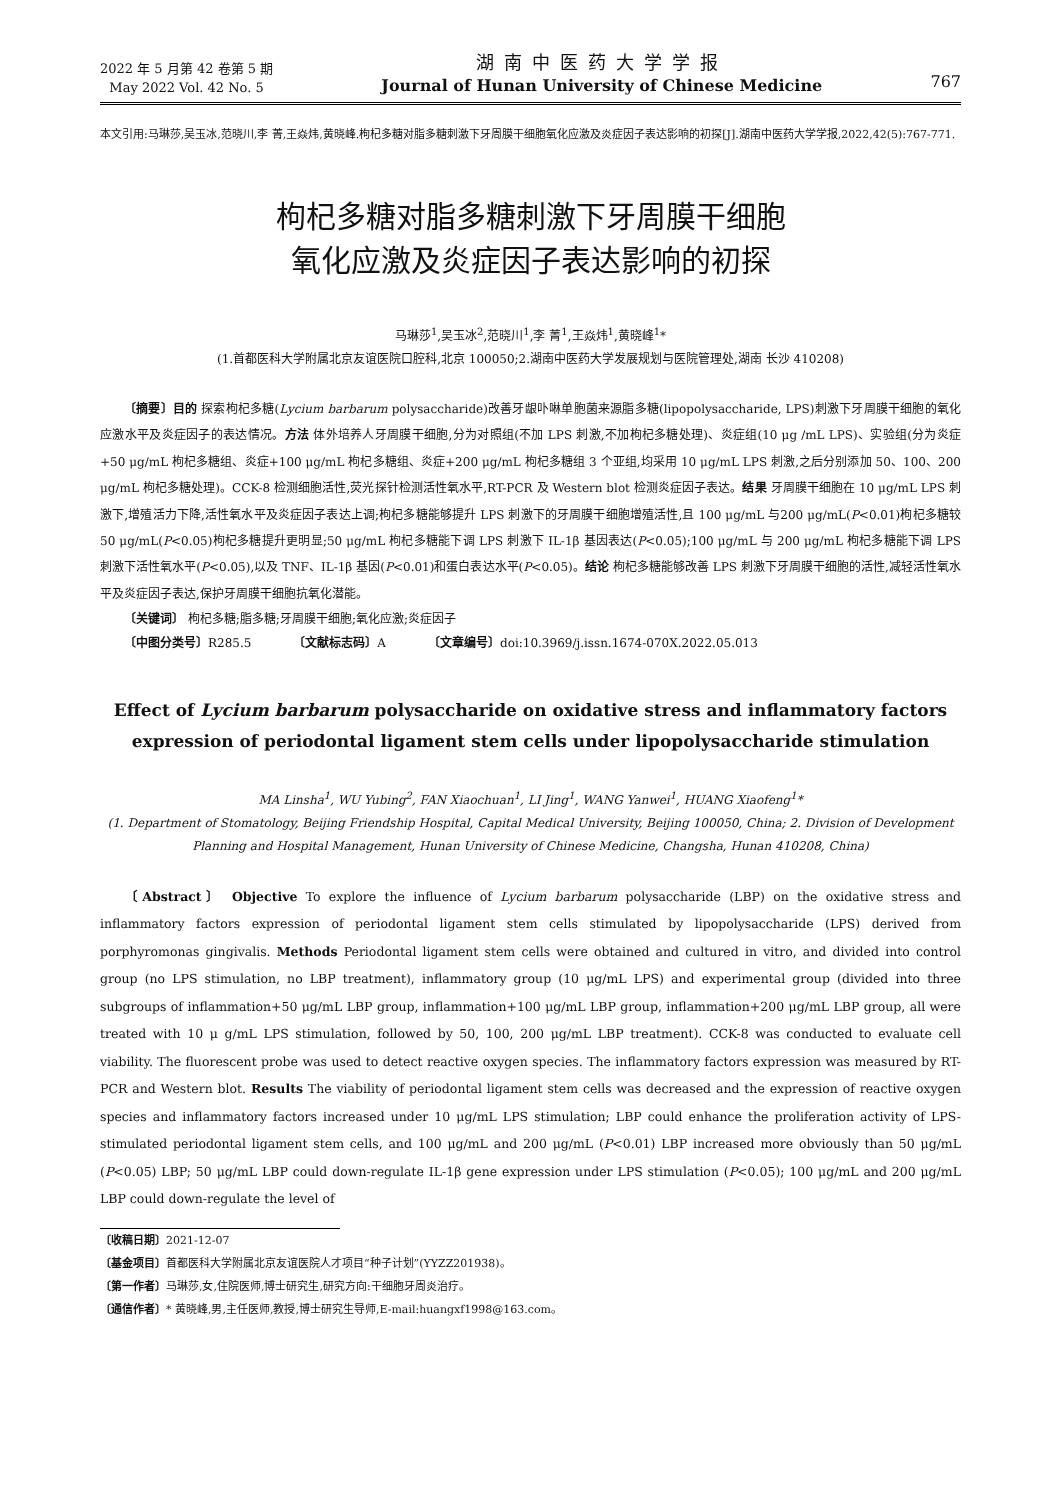2022 年 5 月第 42 卷第 5 期
May 2022 Vol. 42 No. 5
湖南中医药大学学报
Journal of Hunan University of Chinese Medicine
767
本文引用:马琳莎,吴玉冰,范晓川,李 菁,王焱炜,黄晓峰.枸杞多糖对脂多糖刺激下牙周膜干细胞氧化应激及炎症因子表达影响的初探[J].湖南中医药大学学报,2022,42(5):767-771.
枸杞多糖对脂多糖刺激下牙周膜干细胞
氧化应激及炎症因子表达影响的初探
马琳莎<sup>1</sup>,吴玉冰<sup>2</sup>,范晓川<sup>1</sup>,李 菁<sup>1</sup>,王焱炜<sup>1</sup>,黄晓峰<sup>1</sup>*
(1.首都医科大学附属北京友谊医院口腔科,北京 100050;2.湖南中医药大学发展规划与医院管理处,湖南 长沙 410208)
〔摘要〕目的 探索枸杞多糖(Lycium barbarum polysaccharide)改善牙龈卟啉单胞菌来源脂多糖(lipopolysaccharide, LPS)刺激下牙周膜干细胞的氧化应激水平及炎症因子的表达情况。方法 体外培养人牙周膜干细胞,分为对照组(不加 LPS 刺激,不加枸杞多糖处理)、炎症组(10 μg /mL LPS)、实验组(分为炎症+50 μg/mL 枸杞多糖组、炎症+100 μg/mL 枸杞多糖组、炎症+200 μg/mL 枸杞多糖组 3 个亚组,均采用 10 μg/mL LPS 刺激,之后分别添加 50、100、200 μg/mL 枸杞多糖处理)。CCK-8 检测细胞活性,荧光探针检测活性氧水平,RT-PCR 及 Western blot 检测炎症因子表达。结果 牙周膜干细胞在 10 μg/mL LPS 刺激下,增殖活力下降,活性氧水平及炎症因子表达上调;枸杞多糖能够提升 LPS 刺激下的牙周膜干细胞增殖活性,且 100 μg/mL 与200 μg/mL(P<0.01)枸杞多糖较 50 μg/mL(P<0.05)枸杞多糖提升更明显;50 μg/mL 枸杞多糖能下调 LPS 刺激下 IL-1β 基因表达(P<0.05);100 μg/mL 与 200 μg/mL 枸杞多糖能下调 LPS 刺激下活性氧水平(P<0.05),以及 TNF、IL-1β 基因(P<0.01)和蛋白表达水平(P<0.05)。结论 枸杞多糖能够改善 LPS 刺激下牙周膜干细胞的活性,减轻活性氧水平及炎症因子表达,保护牙周膜干细胞抗氧化潜能。
〔关键词〕 枸杞多糖;脂多糖;牙周膜干细胞;氧化应激;炎症因子
〔中图分类号〕R285.5 〔文献标志码〕A 〔文章编号〕doi:10.3969/j.issn.1674-070X.2022.05.013
Effect of Lycium barbarum polysaccharide on oxidative stress and inflammatory factors
expression of periodontal ligament stem cells under lipopolysaccharide stimulation
MA Linsha<sup>1</sup>, WU Yubing<sup>2</sup>, FAN Xiaochuan<sup>1</sup>, LI Jing<sup>1</sup>, WANG Yanwei<sup>1</sup>, HUANG Xiaofeng<sup>1</sup>*
(1. Department of Stomatology, Beijing Friendship Hospital, Capital Medical University, Beijing 100050, China; 2. Division of Development Planning and Hospital Management, Hunan University of Chinese Medicine, Changsha, Hunan 410208, China)
〔Abstract〕 Objective To explore the influence of Lycium barbarum polysaccharide (LBP) on the oxidative stress and inflammatory factors expression of periodontal ligament stem cells stimulated by lipopolysaccharide (LPS) derived from porphyromonas gingivalis. Methods Periodontal ligament stem cells were obtained and cultured in vitro, and divided into control group (no LPS stimulation, no LBP treatment), inflammatory group (10 μg/mL LPS) and experimental group (divided into three subgroups of inflammation+50 μg/mL LBP group, inflammation+100 μg/mL LBP group, inflammation+200 μg/mL LBP group, all were treated with 10 μ g/mL LPS stimulation, followed by 50, 100, 200 μg/mL LBP treatment). CCK-8 was conducted to evaluate cell viability. The fluorescent probe was used to detect reactive oxygen species. The inflammatory factors expression was measured by RT-PCR and Western blot. Results The viability of periodontal ligament stem cells was decreased and the expression of reactive oxygen species and inflammatory factors increased under 10 μg/mL LPS stimulation; LBP could enhance the proliferation activity of LPS-stimulated periodontal ligament stem cells, and 100 μg/mL and 200 μg/mL (P<0.01) LBP increased more obviously than 50 μg/mL (P<0.05) LBP; 50 μg/mL LBP could down-regulate IL-1β gene expression under LPS stimulation (P<0.05); 100 μg/mL and 200 μg/mL LBP could down-regulate the level of
〔收稿日期〕2021-12-07
〔基金项目〕首都医科大学附属北京友谊医院人才项目“种子计划”(YYZZ201938)。
〔第一作者〕马琳莎,女,住院医师,博士研究生,研究方向:干细胞牙周炎治疗。
〔通信作者〕* 黄晓峰,男,主任医师,教授,博士研究生导师,E-mail:huangxf1998@163.com。